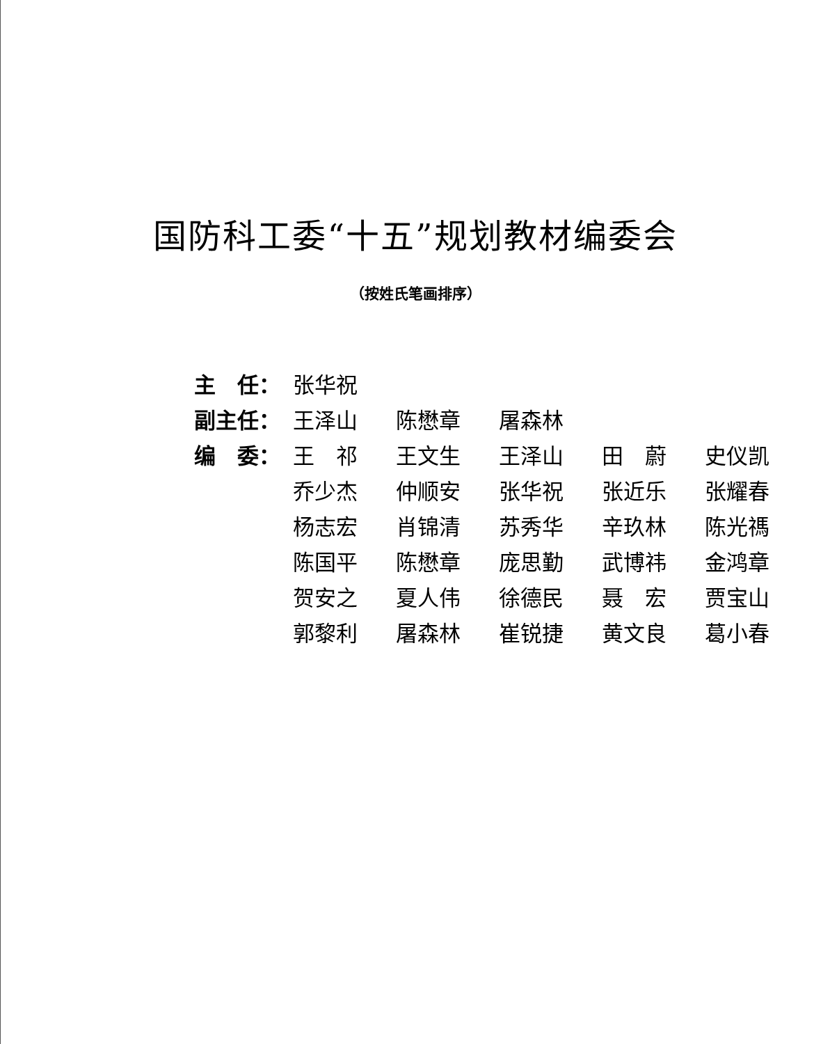国防科工委“十五”规划教材编委会
（按姓氏笔画排序）
| 主 任： | 张华祝 | | | | |
| 副主任： | 王泽山 | 陈懋章 | 屠森林 | | |
| 编 委： | 王 祁 | 王文生 | 王泽山 | 田 蔚 | 史仪凯 |
| | 乔少杰 | 仲顺安 | 张华祝 | 张近乐 | 张耀春 |
| | 杨志宏 | 肖锦清 | 苏秀华 | 辛玖林 | 陈光禡 |
| | 陈国平 | 陈懋章 | 庞思勤 | 武博祎 | 金鸿章 |
| | 贺安之 | 夏人伟 | 徐德民 | 聂 宏 | 贾宝山 |
| | 郭黎利 | 屠森林 | 崔锐捷 | 黄文良 | 葛小春 |